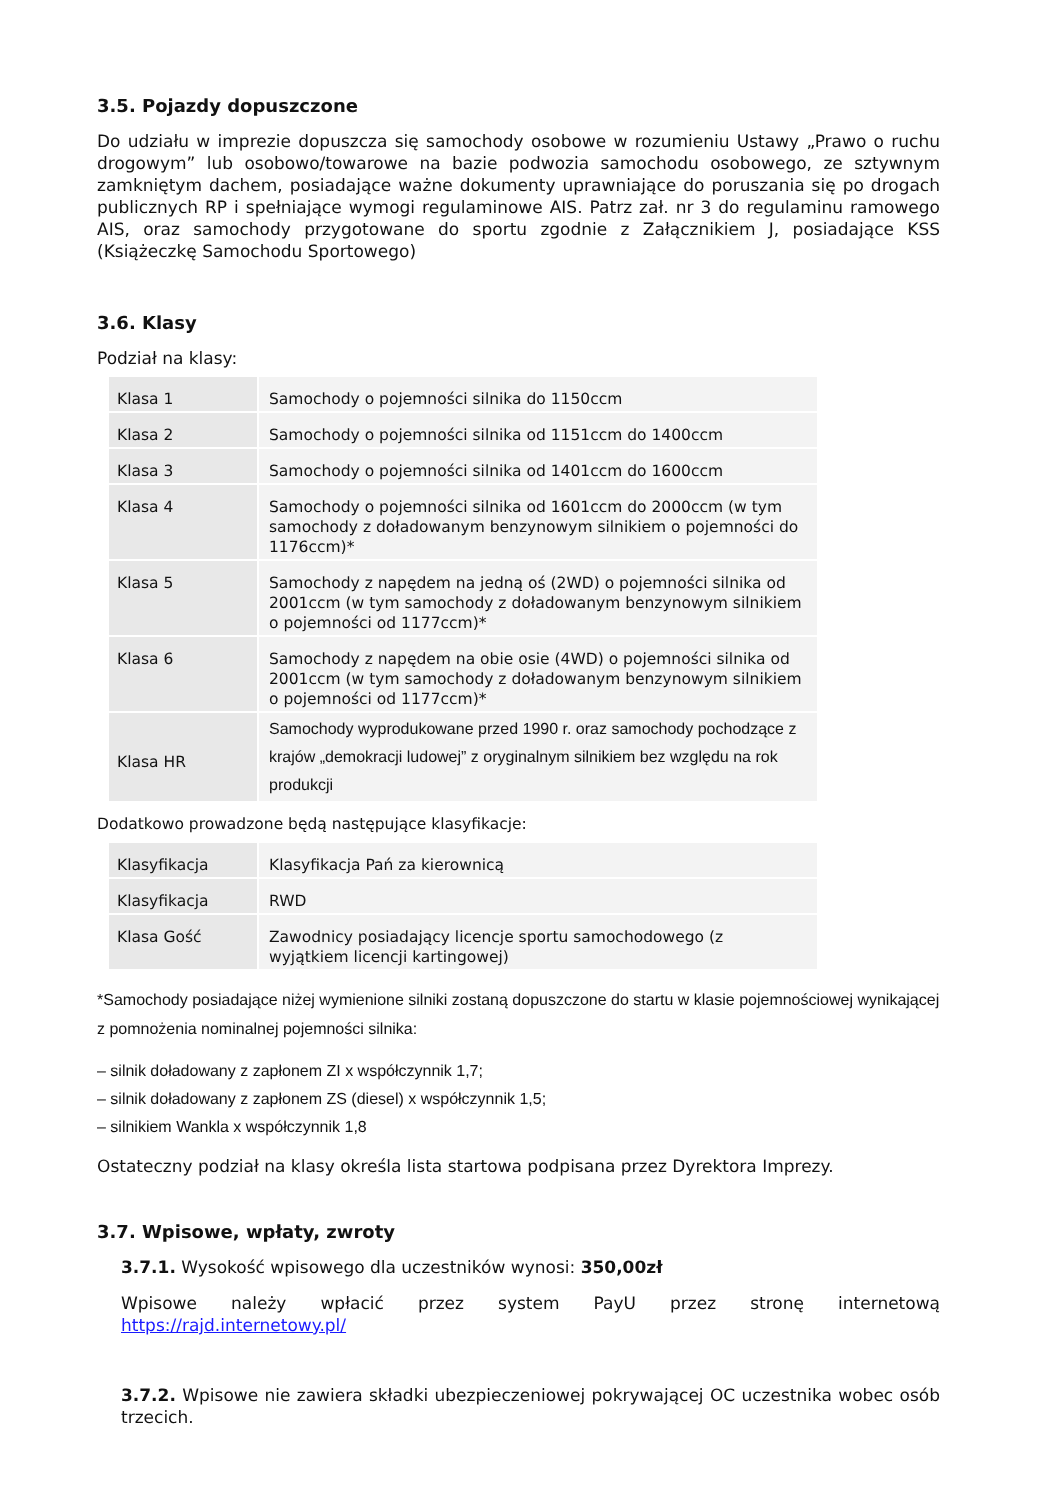3.5. Pojazdy dopuszczone
Do udziału w imprezie dopuszcza się samochody osobowe w rozumieniu Ustawy „Prawo o ruchu drogowym” lub osobowo/towarowe na bazie podwozia samochodu osobowego, ze sztywnym zamkniętym dachem, posiadające ważne dokumenty uprawniające do poruszania się po drogach publicznych RP i spełniające wymogi regulaminowe AIS. Patrz zał. nr 3 do regulaminu ramowego AIS, oraz samochody przygotowane do sportu zgodnie z Załącznikiem J, posiadające KSS (Książeczkę Samochodu Sportowego)
3.6. Klasy
Podział na klasy:
| Klasa 1 | Samochody o pojemności silnika do 1150ccm |
| Klasa 2 | Samochody o pojemności silnika od 1151ccm do 1400ccm |
| Klasa 3 | Samochody o pojemności silnika od 1401ccm do 1600ccm |
| Klasa 4 | Samochody o pojemności silnika od 1601ccm do 2000ccm (w tym samochody z doładowanym benzynowym silnikiem o pojemności do 1176ccm)* |
| Klasa 5 | Samochody z napędem na jedną oś (2WD) o pojemności silnika od 2001ccm (w tym samochody z doładowanym benzynowym silnikiem o pojemności od 1177ccm)* |
| Klasa 6 | Samochody z napędem na obie osie (4WD) o pojemności silnika od 2001ccm (w tym samochody z doładowanym benzynowym silnikiem o pojemności od 1177ccm)* |
| Klasa HR | Samochody wyprodukowane przed 1990 r. oraz samochody pochodzące z krajów „demokracji ludowej” z oryginalnym silnikiem bez względu na rok produkcji |
Dodatkowo prowadzone będą następujące klasyfikacje:
| Klasyfikacja | Klasyfikacja Pań za kierownicą |
| Klasyfikacja | RWD |
| Klasa Gość | Zawodnicy posiadający licencje sportu samochodowego (z wyjątkiem licencji kartingowej) |
*Samochody posiadające niżej wymienione silniki zostaną dopuszczone do startu w klasie pojemnościowej wynikającej z pomnożenia nominalnej pojemności silnika:
– silnik doładowany z zapłonem ZI x współczynnik 1,7;
– silnik doładowany z zapłonem ZS (diesel) x współczynnik 1,5;
– silnikiem Wankla x współczynnik 1,8
Ostateczny podział na klasy określa lista startowa podpisana przez Dyrektora Imprezy.
3.7. Wpisowe, wpłaty, zwroty
3.7.1. Wysokość wpisowego dla uczestników wynosi: 350,00zł
Wpisowe należy wpłacić przez system PayU przez stronę internetową https://rajd.internetowy.pl/
3.7.2. Wpisowe nie zawiera składki ubezpieczeniowej pokrywającej OC uczestnika wobec osób trzecich.